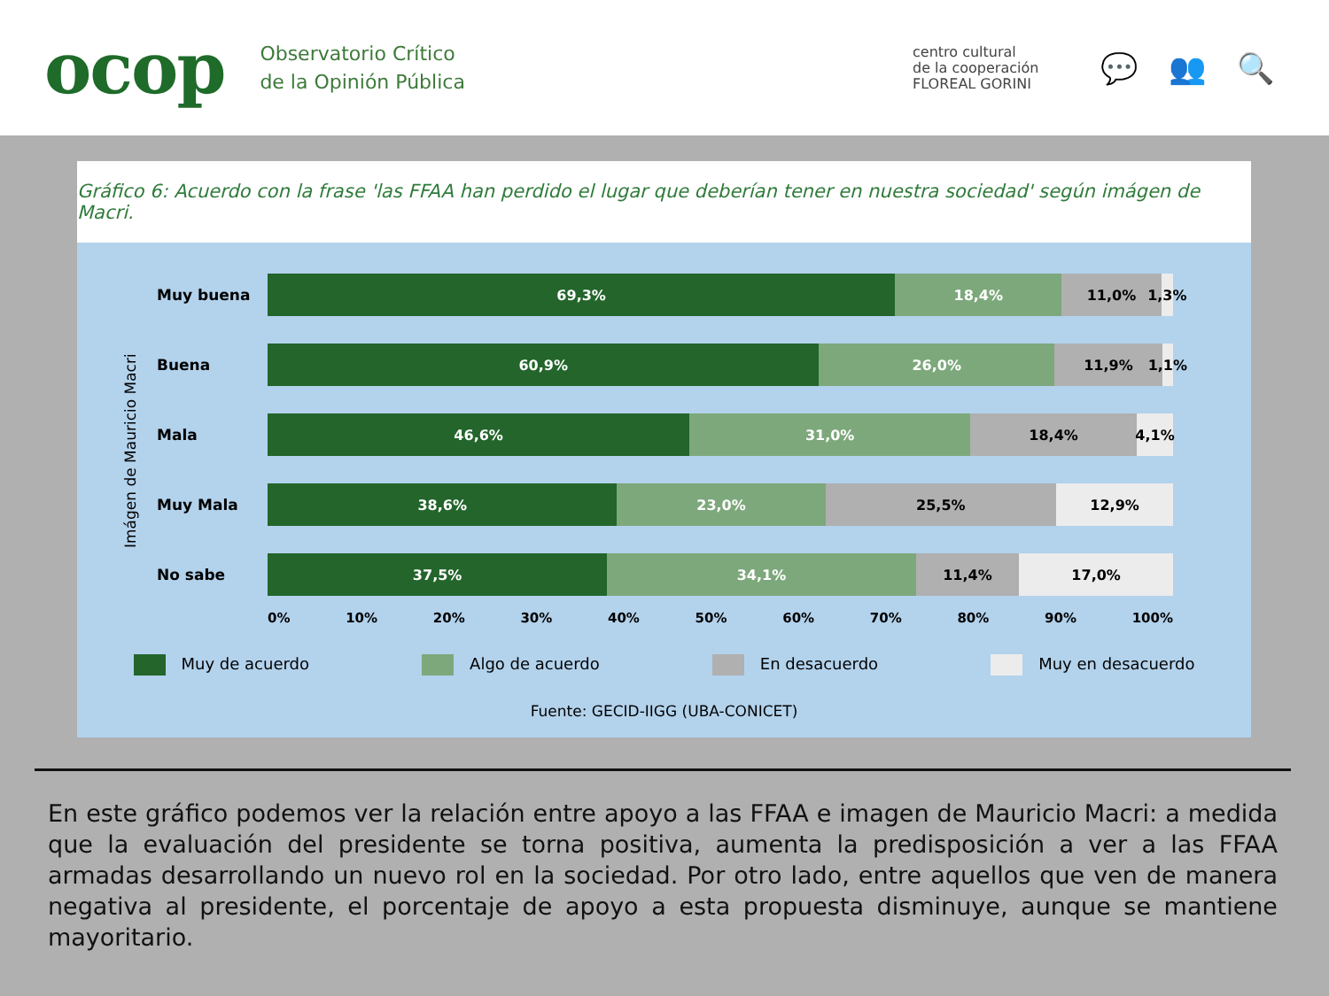ocop
Observatorio Crítico
de la Opinión Pública
centro cultural
de la cooperación
FLOREAL GORINI
💬 👥 🔍
Gráfico 6: Acuerdo con la frase 'las FFAA han perdido el lugar que deberían tener en nuestra sociedad' según imágen de Macri.
Imágen de Mauricio Macri
Muy buena
69,3% 18,4% 11,0% 1,3%
Buena
60,9% 26,0% 11,9% 1,1%
Mala
46,6% 31,0% 18,4% 4,1%
Muy Mala
38,6% 23,0% 25,5% 12,9%
No sabe
37,5% 34,1% 11,4% 17,0%
0% 10% 20% 30% 40% 50% 60% 70% 80% 90% 100%
Muy de acuerdo Algo de acuerdo En desacuerdo Muy en desacuerdo
Fuente: GECID-IIGG (UBA-CONICET)
En este gráfico podemos ver la relación entre apoyo a las FFAA e imagen de Mauricio Macri: a medida que la evaluación del presidente se torna positiva, aumenta la predisposición a ver a las FFAA armadas desarrollando un nuevo rol en la sociedad. Por otro lado, entre aquellos que ven de manera negativa al presidente, el porcentaje de apoyo a esta propuesta disminuye, aunque se mantiene mayoritario.